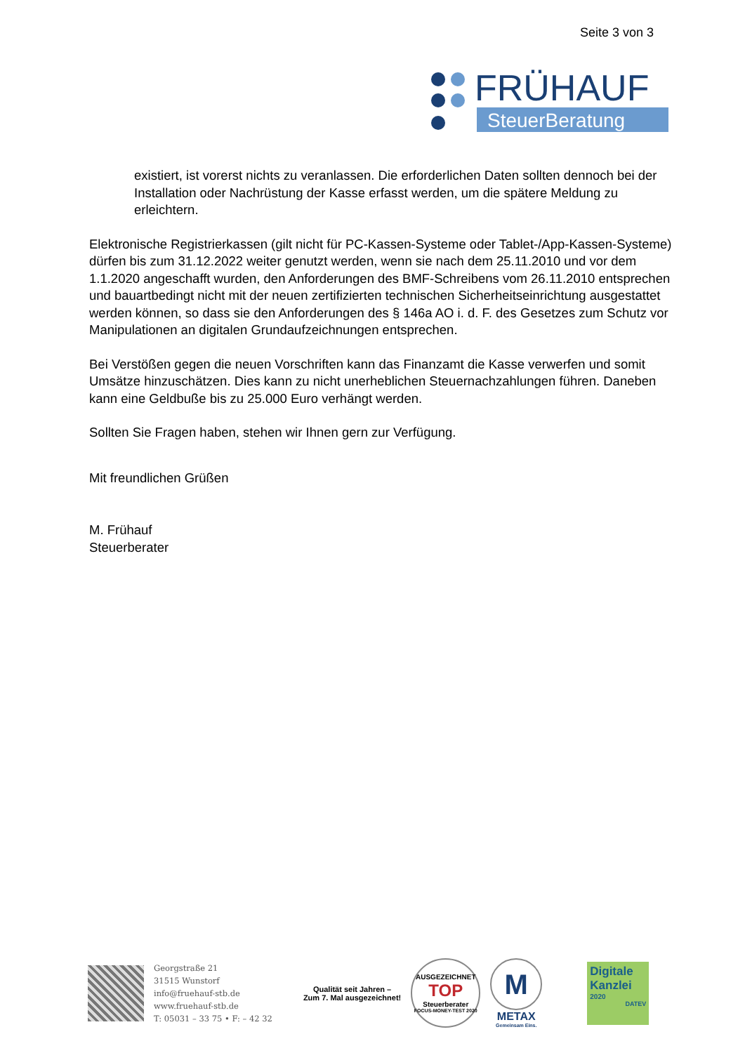Seite 3 von 3
FRÜHAUF
SteuerBeratung
existiert, ist vorerst nichts zu veranlassen. Die erforderlichen Daten sollten dennoch bei der Installation oder Nachrüstung der Kasse erfasst werden, um die spätere Meldung zu erleichtern.
Elektronische Registrierkassen (gilt nicht für PC-Kassen-Systeme oder Tablet-/App-Kassen-Systeme) dürfen bis zum 31.12.2022 weiter genutzt werden, wenn sie nach dem 25.11.2010 und vor dem 1.1.2020 angeschafft wurden, den Anforderungen des BMF-Schreibens vom 26.11.2010 entsprechen und bauartbedingt nicht mit der neuen zertifizierten technischen Sicherheitseinrichtung ausgestattet werden können, so dass sie den Anforderungen des § 146a AO i. d. F. des Gesetzes zum Schutz vor Manipulationen an digitalen Grundaufzeichnungen entsprechen.
Bei Verstößen gegen die neuen Vorschriften kann das Finanzamt die Kasse verwerfen und somit Umsätze hinzuschätzen. Dies kann zu nicht unerheblichen Steuernachzahlungen führen. Daneben kann eine Geldbuße bis zu 25.000 Euro verhängt werden.
Sollten Sie Fragen haben, stehen wir Ihnen gern zur Verfügung.
Mit freundlichen Grüßen
M. Frühauf
Steuerberater
Georgstraße 21
31515 Wunstorf
info@fruehauf-stb.de
www.fruehauf-stb.de
T: 05031 – 33 75 • F: – 42 32
Qualität seit Jahren –
Zum 7. Mal ausgezeichnet!
AUSGEZEICHNET
TOP
Steuerberater
FOCUS-MONEY-TEST 2020
M
METAX
Gemeinsam Eins.
Digitale Kanzlei
2020
DATEV